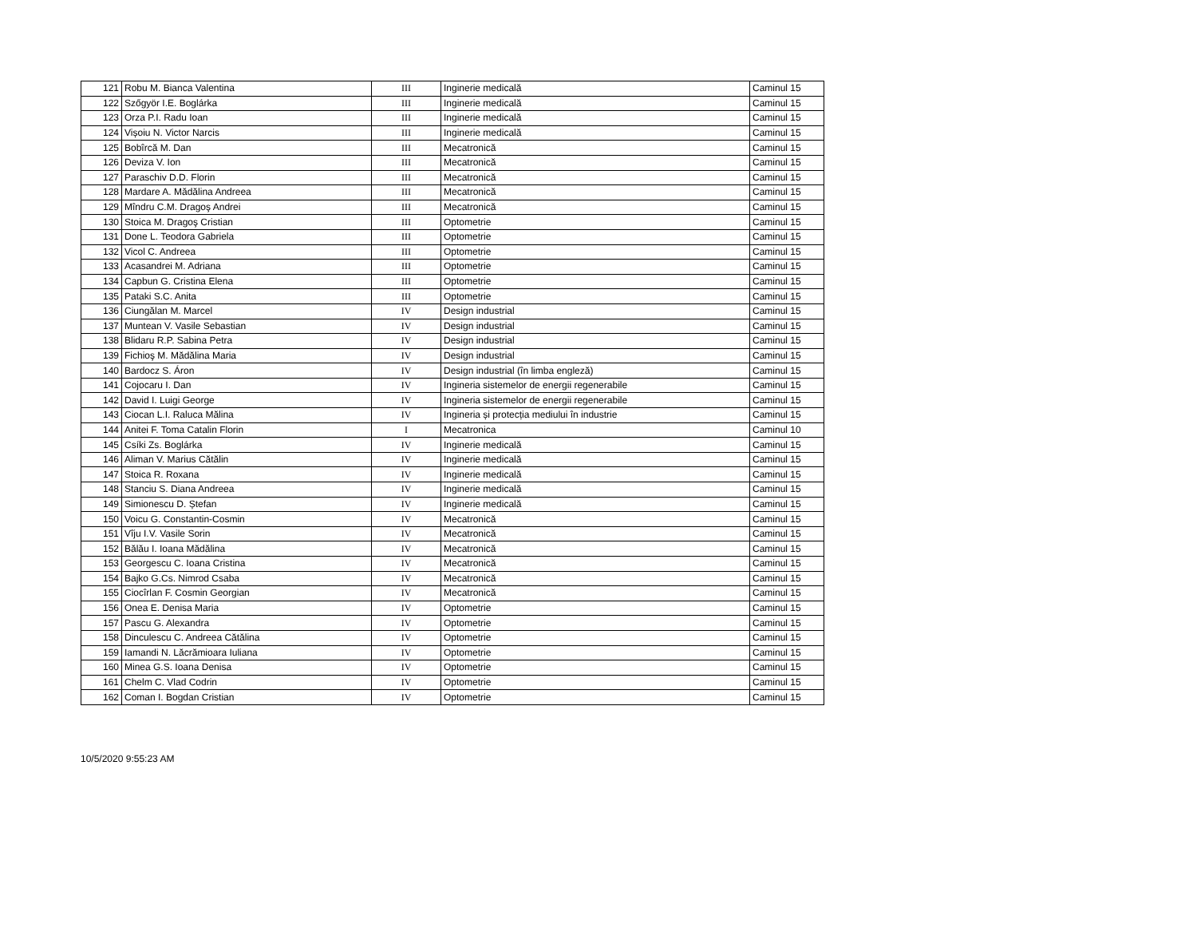| 121 | Robu M. Bianca Valentina | III | Inginerie medicală | Caminul 15 |
| 122 | Szőgyör I.E. Boglárka | III | Inginerie medicală | Caminul 15 |
| 123 | Orza P.I. Radu Ioan | III | Inginerie medicală | Caminul 15 |
| 124 | Vișoiu N. Victor Narcis | III | Inginerie medicală | Caminul 15 |
| 125 | Bobîrcă M. Dan | III | Mecatronică | Caminul 15 |
| 126 | Deviza V. Ion | III | Mecatronică | Caminul 15 |
| 127 | Paraschiv D.D. Florin | III | Mecatronică | Caminul 15 |
| 128 | Mardare A. Mădălina Andreea | III | Mecatronică | Caminul 15 |
| 129 | Mîndru C.M. Dragoş Andrei | III | Mecatronică | Caminul 15 |
| 130 | Stoica M. Dragoş Cristian | III | Optometrie | Caminul 15 |
| 131 | Done L. Teodora Gabriela | III | Optometrie | Caminul 15 |
| 132 | Vicol C. Andreea | III | Optometrie | Caminul 15 |
| 133 | Acasandrei M. Adriana | III | Optometrie | Caminul 15 |
| 134 | Capbun G. Cristina Elena | III | Optometrie | Caminul 15 |
| 135 | Pataki S.C. Anita | III | Optometrie | Caminul 15 |
| 136 | Ciungălan M. Marcel | IV | Design industrial | Caminul 15 |
| 137 | Muntean V. Vasile Sebastian | IV | Design industrial | Caminul 15 |
| 138 | Blidaru R.P. Sabina Petra | IV | Design industrial | Caminul 15 |
| 139 | Fichioş M. Mădălina Maria | IV | Design industrial | Caminul 15 |
| 140 | Bardocz S. Áron | IV | Design industrial (în limba engleză) | Caminul 15 |
| 141 | Cojocaru I. Dan | IV | Ingineria sistemelor de energii regenerabile | Caminul 15 |
| 142 | David I. Luigi George | IV | Ingineria sistemelor de energii regenerabile | Caminul 15 |
| 143 | Ciocan L.I. Raluca Mălina | IV | Ingineria și protecția mediului în industrie | Caminul 15 |
| 144 | Anitei F. Toma Catalin Florin | I | Mecatronica | Caminul 10 |
| 145 | Csíki Zs. Boglárka | IV | Inginerie medicală | Caminul 15 |
| 146 | Aliman V. Marius Cătălin | IV | Inginerie medicală | Caminul 15 |
| 147 | Stoica R. Roxana | IV | Inginerie medicală | Caminul 15 |
| 148 | Stanciu S. Diana Andreea | IV | Inginerie medicală | Caminul 15 |
| 149 | Simionescu D. Ștefan | IV | Inginerie medicală | Caminul 15 |
| 150 | Voicu G. Constantin-Cosmin | IV | Mecatronică | Caminul 15 |
| 151 | Vîju I.V. Vasile Sorin | IV | Mecatronică | Caminul 15 |
| 152 | Bălău I. Ioana Mădălina | IV | Mecatronică | Caminul 15 |
| 153 | Georgescu C. Ioana Cristina | IV | Mecatronică | Caminul 15 |
| 154 | Bajko G.Cs. Nimrod Csaba | IV | Mecatronică | Caminul 15 |
| 155 | Ciocîrlan F. Cosmin Georgian | IV | Mecatronică | Caminul 15 |
| 156 | Onea E. Denisa Maria | IV | Optometrie | Caminul 15 |
| 157 | Pascu G. Alexandra | IV | Optometrie | Caminul 15 |
| 158 | Dinculescu C. Andreea Cătălina | IV | Optometrie | Caminul 15 |
| 159 | Iamandi N. Lăcrămioara Iuliana | IV | Optometrie | Caminul 15 |
| 160 | Minea G.S. Ioana Denisa | IV | Optometrie | Caminul 15 |
| 161 | Chelm C. Vlad Codrin | IV | Optometrie | Caminul 15 |
| 162 | Coman I. Bogdan Cristian | IV | Optometrie | Caminul 15 |
10/5/2020 9:55:23 AM